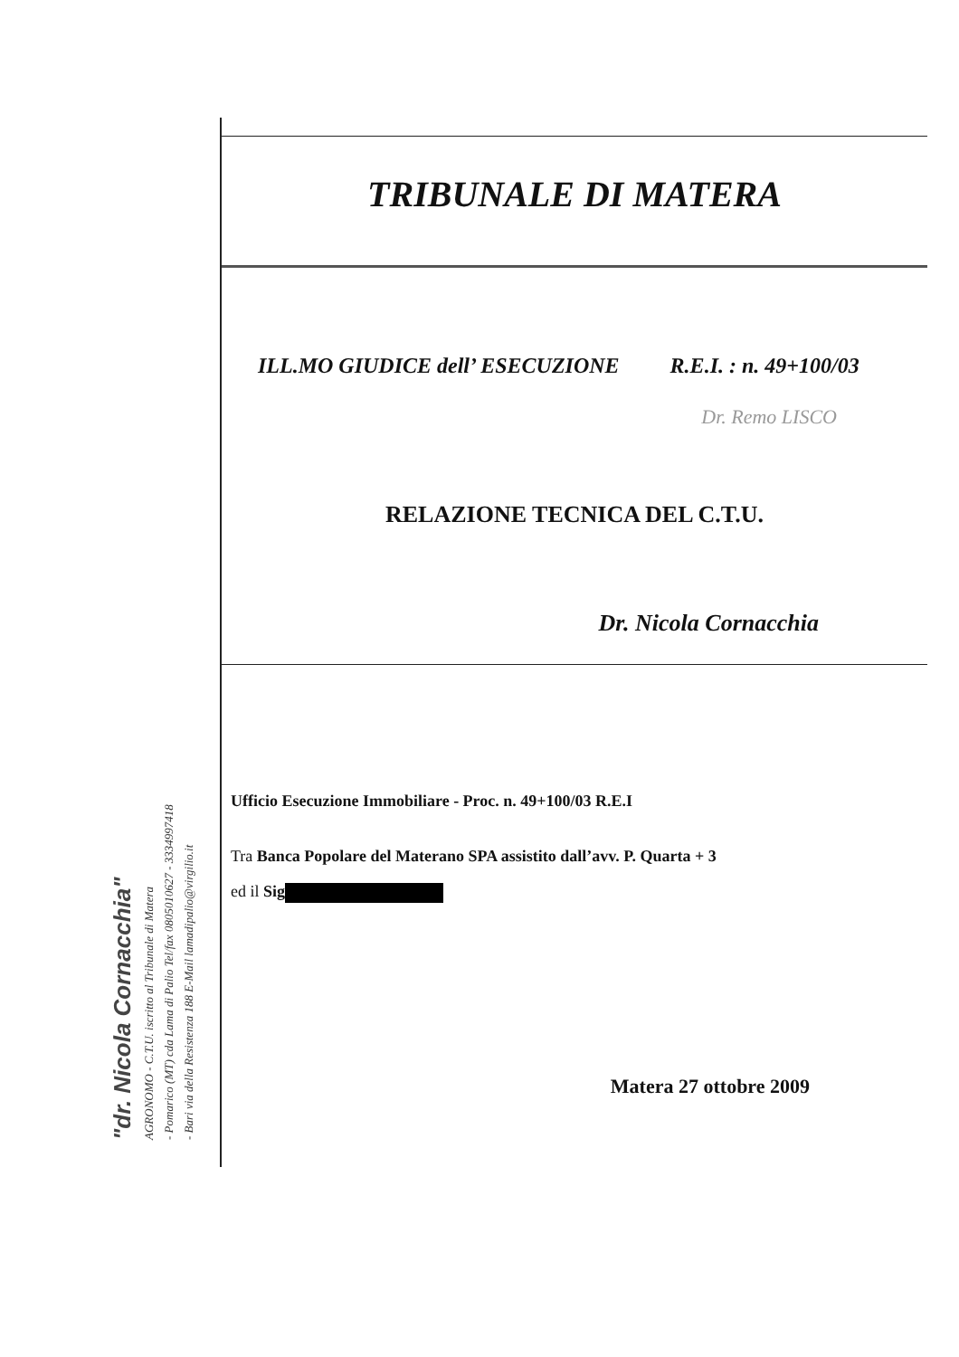"dr. Nicola Cornacchia"
AGRONOMO - C.T.U. iscritto al Tribunale di Matera
- Pomarico (MT) cda Lama di Palio Tel/fax 0805010627 - 3334997418
- Bari via della Resistenza 188 E-Mail lamadipalio@virgilio.it
TRIBUNALE DI MATERA
ILL.MO GIUDICE dell’ ESECUZIONE R.E.I. : n. 49+100/03
Dr. Remo LISCO
RELAZIONE TECNICA DEL C.T.U.
Dr. Nicola Cornacchia
Ufficio Esecuzione Immobiliare - Proc. n. 49+100/03 R.E.I
Tra Banca Popolare del Materano SPA assistito dall’avv. P. Quarta + 3
ed il Sig
Matera 27 ottobre 2009